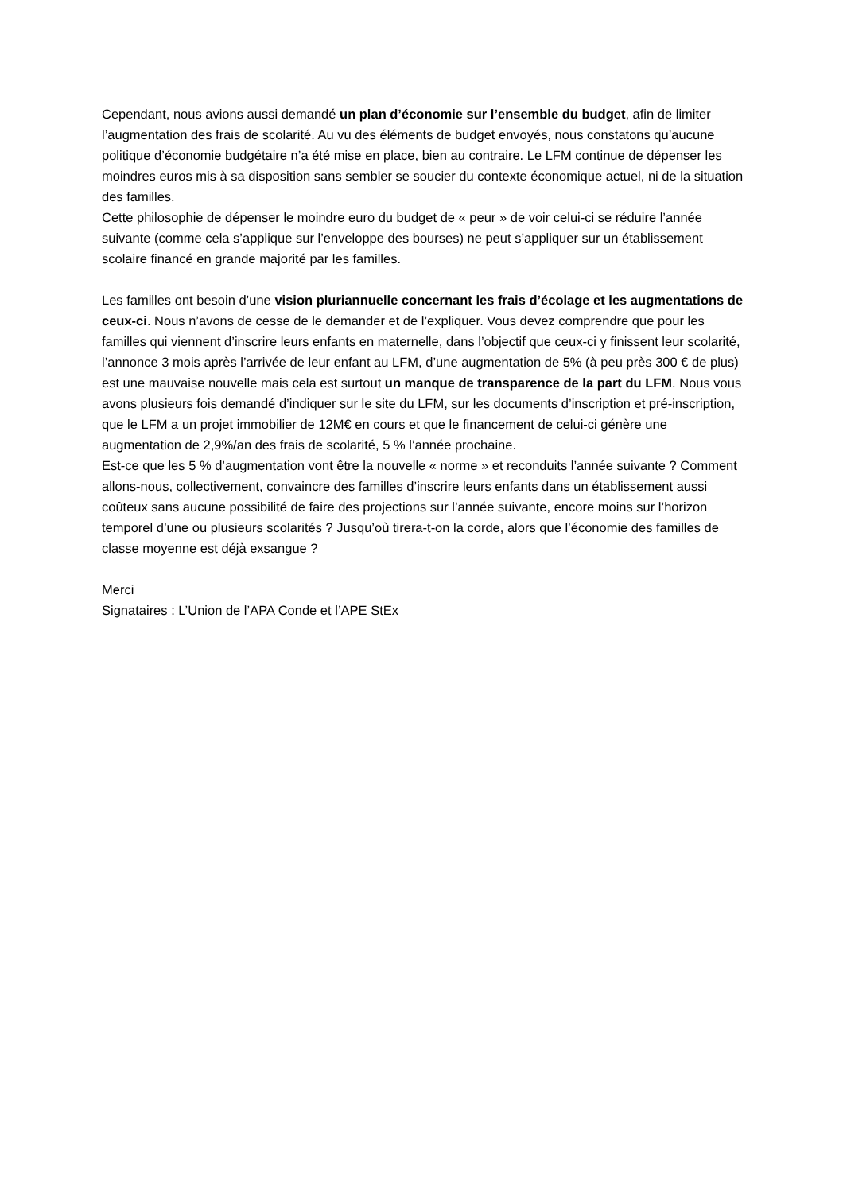Cependant, nous avions aussi demandé un plan d’économie sur l’ensemble du budget, afin de limiter l’augmentation des frais de scolarité. Au vu des éléments de budget envoyés, nous constatons qu’aucune politique d’économie budgétaire n’a été mise en place, bien au contraire. Le LFM continue de dépenser les moindres euros mis à sa disposition sans sembler se soucier du contexte économique actuel, ni de la situation des familles.
Cette philosophie de dépenser le moindre euro du budget de « peur » de voir celui-ci se réduire l’année suivante (comme cela s’applique sur l’enveloppe des bourses) ne peut s’appliquer sur un établissement scolaire financé en grande majorité par les familles.
Les familles ont besoin d’une vision pluriannuelle concernant les frais d’écolage et les augmentations de ceux-ci. Nous n’avons de cesse de le demander et de l’expliquer. Vous devez comprendre que pour les familles qui viennent d’inscrire leurs enfants en maternelle, dans l’objectif que ceux-ci y finissent leur scolarité, l’annonce 3 mois après l’arrivée de leur enfant au LFM, d’une augmentation de 5% (à peu près 300 € de plus) est une mauvaise nouvelle mais cela est surtout un manque de transparence de la part du LFM. Nous vous avons plusieurs fois demandé d’indiquer sur le site du LFM, sur les documents d’inscription et pré-inscription, que le LFM a un projet immobilier de 12M€ en cours et que le financement de celui-ci génère une augmentation de 2,9%/an des frais de scolarité, 5 % l’année prochaine.
Est-ce que les 5 % d’augmentation vont être la nouvelle « norme » et reconduits l’année suivante ? Comment allons-nous, collectivement, convaincre des familles d’inscrire leurs enfants dans un établissement aussi coûteux sans aucune possibilité de faire des projections sur l’année suivante, encore moins sur l’horizon temporel d’une ou plusieurs scolarités ? Jusqu’où tirera-t-on la corde, alors que l’économie des familles de classe moyenne est déjà exsangue ?
Merci
Signataires : L’Union de l’APA Conde et l’APE StEx